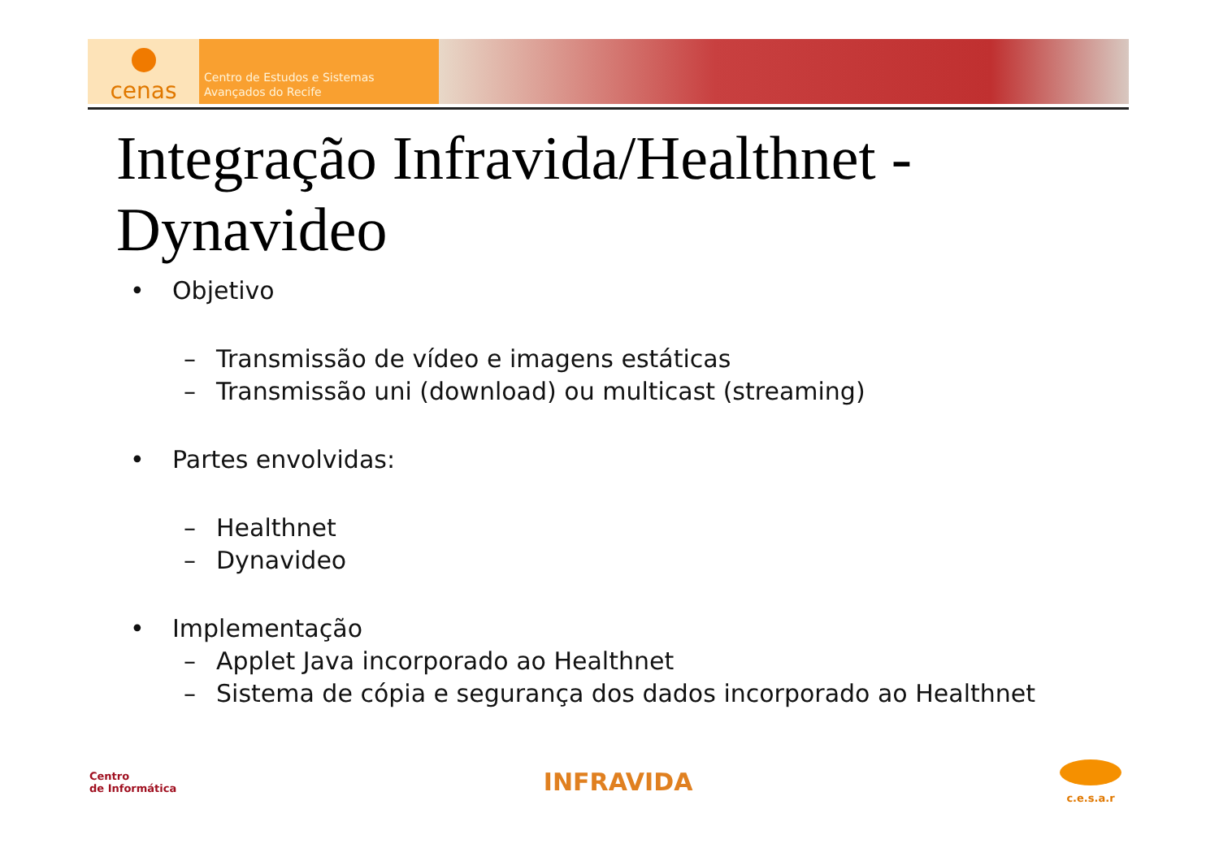cenas
Centro de Estudos e Sistemas
Avançados do Recife
Integração Infravida/Healthnet -
Dynavideo
• Objetivo
– Transmissão de vídeo e imagens estáticas
– Transmissão uni (download) ou multicast (streaming)
• Partes envolvidas:
– Healthnet
– Dynavideo
• Implementação
– Applet Java incorporado ao Healthnet
– Sistema de cópia e segurança dos dados incorporado ao Healthnet
Centro
de Informática
INFRAVIDA
c.e.s.a.r